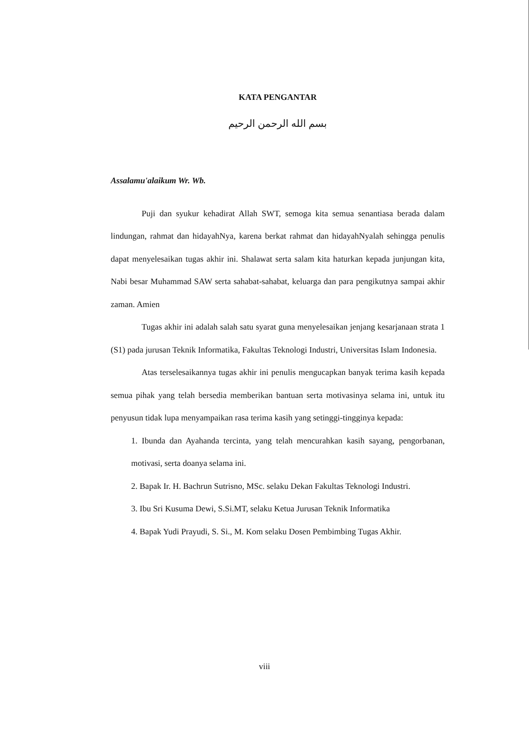KATA PENGANTAR
بسم الله الرحمن الرحيم
Assalamu'alaikum Wr. Wb.
Puji dan syukur kehadirat Allah SWT, semoga kita semua senantiasa berada dalam lindungan, rahmat dan hidayahNya, karena berkat rahmat dan hidayahNyalah sehingga penulis dapat menyelesaikan tugas akhir ini. Shalawat serta salam kita haturkan kepada junjungan kita, Nabi besar Muhammad SAW serta sahabat-sahabat, keluarga dan para pengikutnya sampai akhir zaman. Amien
Tugas akhir ini adalah salah satu syarat guna menyelesaikan jenjang kesarjanaan strata 1 (S1) pada jurusan Teknik Informatika, Fakultas Teknologi Industri, Universitas Islam Indonesia.
Atas terselesaikannya tugas akhir ini penulis mengucapkan banyak terima kasih kepada semua pihak yang telah bersedia memberikan bantuan serta motivasinya selama ini, untuk itu penyusun tidak lupa menyampaikan rasa terima kasih yang setinggi-tingginya kepada:
1. Ibunda dan Ayahanda tercinta, yang telah mencurahkan kasih sayang, pengorbanan, motivasi, serta doanya selama ini.
2. Bapak Ir. H. Bachrun Sutrisno, MSc. selaku Dekan Fakultas Teknologi Industri.
3. Ibu Sri Kusuma Dewi, S.Si.MT, selaku Ketua Jurusan Teknik Informatika
4. Bapak Yudi Prayudi, S. Si., M. Kom selaku Dosen Pembimbing Tugas Akhir.
viii